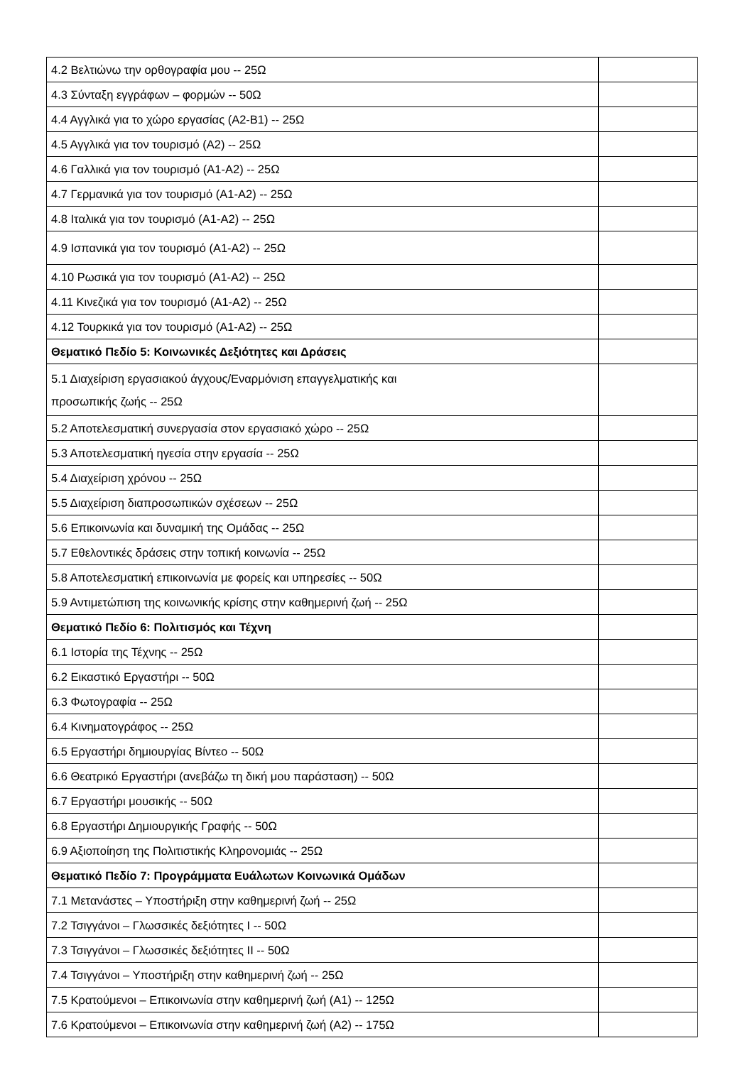| 4.2 Βελτιώνω την ορθογραφία μου -- 25Ω | |
| 4.3 Σύνταξη εγγράφων – φορμών -- 50Ω | |
| 4.4 Αγγλικά για το χώρο εργασίας (A2-B1) -- 25Ω | |
| 4.5 Αγγλικά για τον τουρισμό (A2) -- 25Ω | |
| 4.6 Γαλλικά για τον τουρισμό (A1-A2) -- 25Ω | |
| 4.7 Γερμανικά για τον τουρισμό (A1-A2) -- 25Ω | |
| 4.8 Ιταλικά για τον τουρισμό (A1-A2) -- 25Ω | |
| 4.9 Ισπανικά για τον τουρισμό (A1-A2) -- 25Ω | |
| 4.10 Ρωσικά για τον τουρισμό (A1-A2) -- 25Ω | |
| 4.11 Κινεζικά για τον τουρισμό (A1-A2) -- 25Ω | |
| 4.12 Τουρκικά για τον τουρισμό (A1-A2) -- 25Ω | |
| Θεματικό Πεδίο 5: Κοινωνικές Δεξιότητες και Δράσεις | |
| 5.1 Διαχείριση εργασιακού άγχους/Εναρμόνιση επαγγελματικής και προσωπικής ζωής -- 25Ω | |
| 5.2 Αποτελεσματική συνεργασία στον εργασιακό χώρο -- 25Ω | |
| 5.3 Αποτελεσματική ηγεσία στην εργασία -- 25Ω | |
| 5.4 Διαχείριση χρόνου -- 25Ω | |
| 5.5 Διαχείριση διαπροσωπικών σχέσεων -- 25Ω | |
| 5.6 Επικοινωνία και δυναμική της Ομάδας -- 25Ω | |
| 5.7 Εθελοντικές δράσεις στην τοπική κοινωνία -- 25Ω | |
| 5.8 Αποτελεσματική επικοινωνία με φορείς και υπηρεσίες -- 50Ω | |
| 5.9 Αντιμετώπιση της κοινωνικής κρίσης στην καθημερινή ζωή -- 25Ω | |
| Θεματικό Πεδίο 6: Πολιτισμός και Τέχνη | |
| 6.1 Ιστορία της Τέχνης -- 25Ω | |
| 6.2 Εικαστικό Εργαστήρι -- 50Ω | |
| 6.3 Φωτογραφία -- 25Ω | |
| 6.4 Κινηματογράφος -- 25Ω | |
| 6.5 Εργαστήρι δημιουργίας Βίντεο -- 50Ω | |
| 6.6 Θεατρικό Εργαστήρι (ανεβάζω τη δική μου παράσταση) -- 50Ω | |
| 6.7 Εργαστήρι μουσικής -- 50Ω | |
| 6.8 Εργαστήρι Δημιουργικής Γραφής -- 50Ω | |
| 6.9 Αξιοποίηση της Πολιτιστικής Κληρονομιάς -- 25Ω | |
| Θεματικό Πεδίο 7: Προγράμματα Ευάλωτων Κοινωνικά Ομάδων | |
| 7.1 Μετανάστες – Υποστήριξη στην καθημερινή ζωή -- 25Ω | |
| 7.2 Τσιγγάνοι – Γλωσσικές δεξιότητες Ι -- 50Ω | |
| 7.3 Τσιγγάνοι – Γλωσσικές δεξιότητες ΙΙ -- 50Ω | |
| 7.4 Τσιγγάνοι – Υποστήριξη στην καθημερινή ζωή -- 25Ω | |
| 7.5 Κρατούμενοι – Επικοινωνία στην καθημερινή ζωή (A1) -- 125Ω | |
| 7.6 Κρατούμενοι – Επικοινωνία στην καθημερινή ζωή (A2) -- 175Ω | |